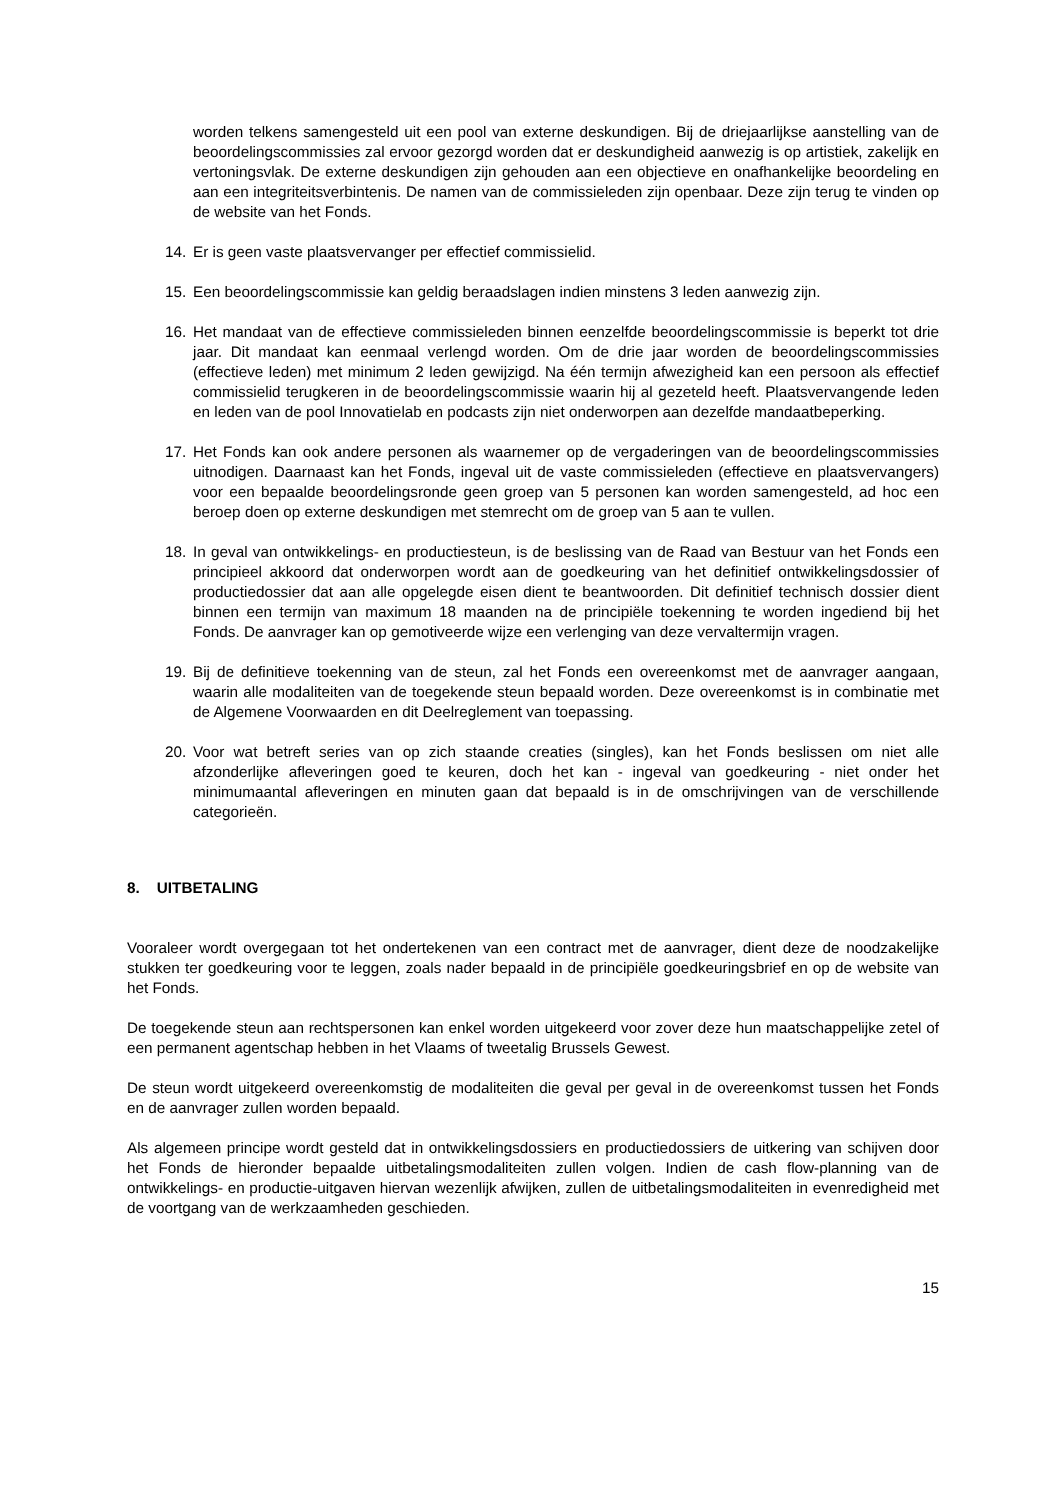worden telkens samengesteld uit een pool van externe deskundigen. Bij de driejaarlijkse aanstelling van de beoordelingscommissies zal ervoor gezorgd worden dat er deskundigheid aanwezig is op artistiek, zakelijk en vertoningsvlak. De externe deskundigen zijn gehouden aan een objectieve en onafhankelijke beoordeling en aan een integriteitsverbintenis. De namen van de commissieleden zijn openbaar. Deze zijn terug te vinden op de website van het Fonds.
14. Er is geen vaste plaatsvervanger per effectief commissielid.
15. Een beoordelingscommissie kan geldig beraadslagen indien minstens 3 leden aanwezig zijn.
16. Het mandaat van de effectieve commissieleden binnen eenzelfde beoordelingscommissie is beperkt tot drie jaar. Dit mandaat kan eenmaal verlengd worden. Om de drie jaar worden de beoordelingscommissies (effectieve leden) met minimum 2 leden gewijzigd. Na één termijn afwezigheid kan een persoon als effectief commissielid terugkeren in de beoordelingscommissie waarin hij al gezeteld heeft. Plaatsvervangende leden en leden van de pool Innovatielab en podcasts zijn niet onderworpen aan dezelfde mandaatbeperking.
17. Het Fonds kan ook andere personen als waarnemer op de vergaderingen van de beoordelingscommissies uitnodigen. Daarnaast kan het Fonds, ingeval uit de vaste commissieleden (effectieve en plaatsvervangers) voor een bepaalde beoordelingsronde geen groep van 5 personen kan worden samengesteld, ad hoc een beroep doen op externe deskundigen met stemrecht om de groep van 5 aan te vullen.
18. In geval van ontwikkelings- en productiesteun, is de beslissing van de Raad van Bestuur van het Fonds een principieel akkoord dat onderworpen wordt aan de goedkeuring van het definitief ontwikkelingsdossier of productiedossier dat aan alle opgelegde eisen dient te beantwoorden. Dit definitief technisch dossier dient binnen een termijn van maximum 18 maanden na de principiële toekenning te worden ingediend bij het Fonds. De aanvrager kan op gemotiveerde wijze een verlenging van deze vervaltermijn vragen.
19. Bij de definitieve toekenning van de steun, zal het Fonds een overeenkomst met de aanvrager aangaan, waarin alle modaliteiten van de toegekende steun bepaald worden. Deze overeenkomst is in combinatie met de Algemene Voorwaarden en dit Deelreglement van toepassing.
20. Voor wat betreft series van op zich staande creaties (singles), kan het Fonds beslissen om niet alle afzonderlijke afleveringen goed te keuren, doch het kan - ingeval van goedkeuring - niet onder het minimumaantal afleveringen en minuten gaan dat bepaald is in de omschrijvingen van de verschillende categorieën.
8. UITBETALING
Vooraleer wordt overgegaan tot het ondertekenen van een contract met de aanvrager, dient deze de noodzakelijke stukken ter goedkeuring voor te leggen, zoals nader bepaald in de principiële goedkeuringsbrief en op de website van het Fonds.
De toegekende steun aan rechtspersonen kan enkel worden uitgekeerd voor zover deze hun maatschappelijke zetel of een permanent agentschap hebben in het Vlaams of tweetalig Brussels Gewest.
De steun wordt uitgekeerd overeenkomstig de modaliteiten die geval per geval in de overeenkomst tussen het Fonds en de aanvrager zullen worden bepaald.
Als algemeen principe wordt gesteld dat in ontwikkelingsdossiers en productiedossiers de uitkering van schijven door het Fonds de hieronder bepaalde uitbetalingsmodaliteiten zullen volgen. Indien de cash flow-planning van de ontwikkelings- en productie-uitgaven hiervan wezenlijk afwijken, zullen de uitbetalingsmodaliteiten in evenredigheid met de voortgang van de werkzaamheden geschieden.
15